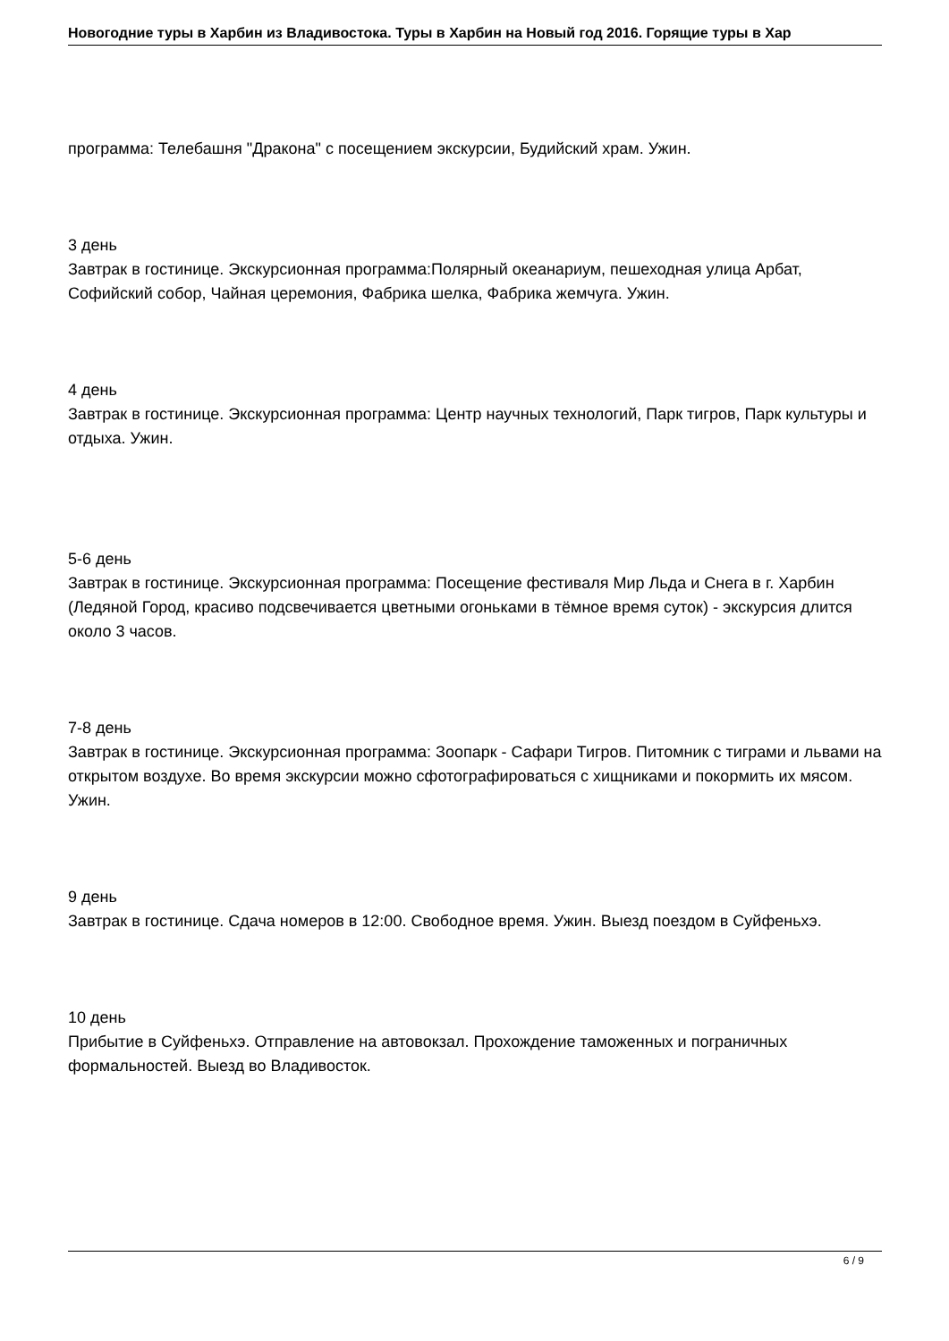Новогодние туры в Харбин из Владивостока. Туры в Харбин на Новый год 2016. Горящие туры в Хар
программа: Телебашня "Дракона" с посещением экскурсии, Будийский храм. Ужин.
3 день
Завтрак в гостинице. Экскурсионная программа:Полярный океанариум, пешеходная улица Арбат, Софийский собор, Чайная церемония, Фабрика шелка, Фабрика жемчуга. Ужин.
4 день
Завтрак в гостинице. Экскурсионная программа: Центр научных технологий, Парк тигров, Парк культуры и отдыха. Ужин.
5-6 день
Завтрак в гостинице. Экскурсионная программа: Посещение фестиваля Мир Льда и Снега в г. Харбин (Ледяной Город, красиво подсвечивается цветными огоньками в тёмное время суток) - экскурсия длится около 3 часов.
7-8 день
Завтрак в гостинице. Экскурсионная программа: Зоопарк - Сафари Тигров. Питомник с тиграми и львами на открытом воздухе. Во время экскурсии можно сфотографироваться с хищниками и покормить их мясом. Ужин.
9 день
Завтрак в гостинице. Сдача номеров в 12:00. Свободное время. Ужин. Выезд поездом в Суйфеньхэ.
10 день
Прибытие в Суйфеньхэ. Отправление на автовокзал. Прохождение таможенных и пограничных формальностей. Выезд во Владивосток.
6 / 9